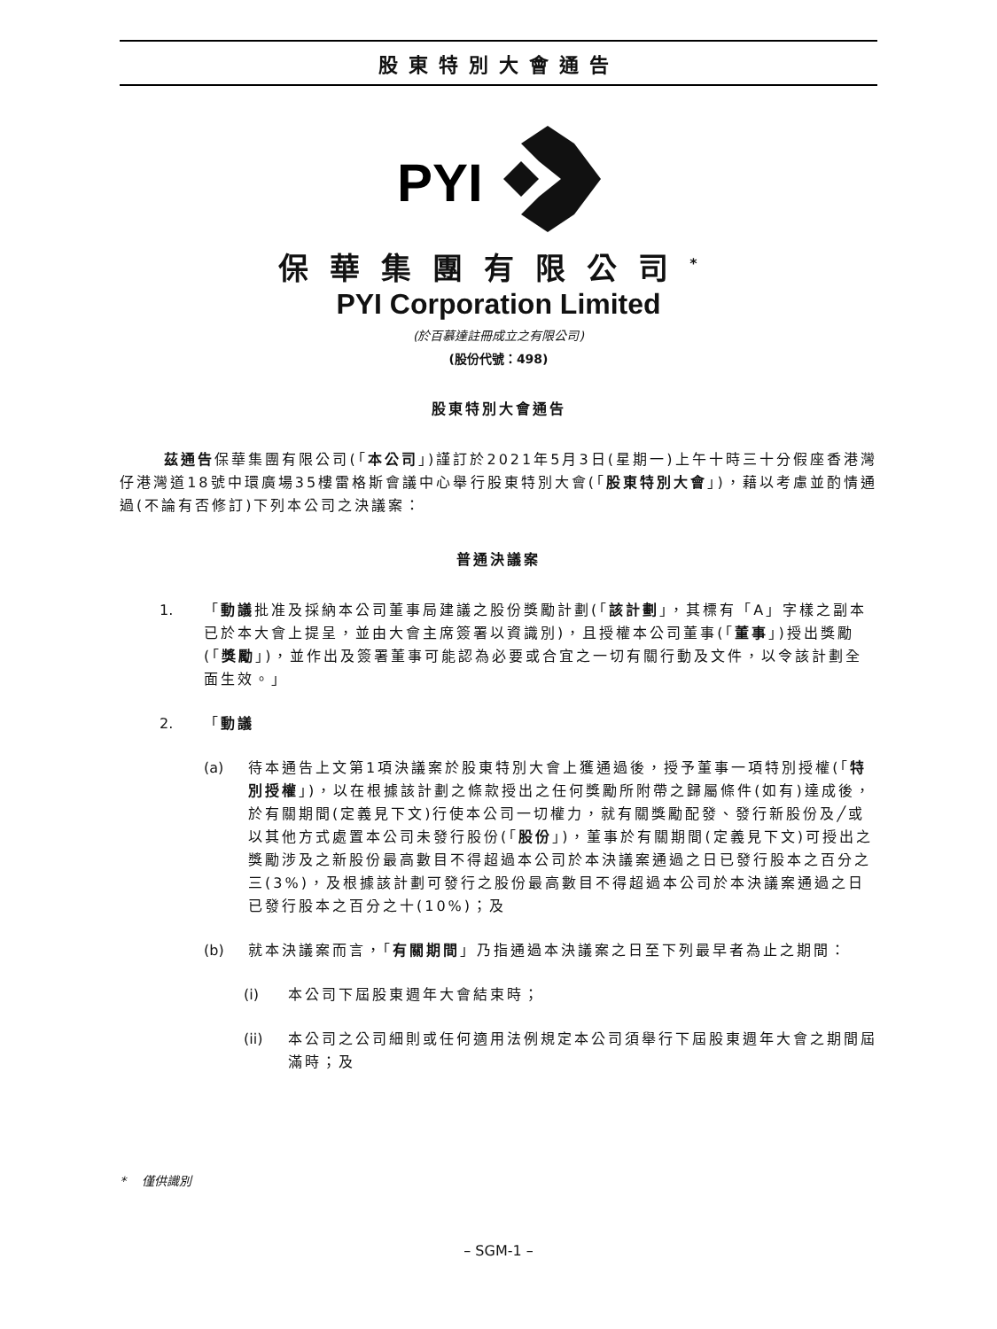股東特別大會通告
PYI
保華集團有限公司<sup>*</sup>
PYI Corporation Limited
(於百慕達註冊成立之有限公司)
(股份代號：498)
股東特別大會通告
茲通告保華集團有限公司(「本公司」)謹訂於2021年5月3日(星期一)上午十時三十分假座香港灣仔港灣道18號中環廣場35樓雷格斯會議中心舉行股東特別大會(「股東特別大會」)，藉以考慮並酌情通過(不論有否修訂)下列本公司之決議案：
普通決議案
1. 「動議批准及採納本公司董事局建議之股份獎勵計劃(「該計劃」，其標有「A」字樣之副本已於本大會上提呈，並由大會主席簽署以資識別)，且授權本公司董事(「董事」)授出獎勵(「獎勵」)，並作出及簽署董事可能認為必要或合宜之一切有關行動及文件，以令該計劃全面生效。」
2. 「動議
(a) 待本通告上文第1項決議案於股東特別大會上獲通過後，授予董事一項特別授權(「特別授權」)，以在根據該計劃之條款授出之任何獎勵所附帶之歸屬條件(如有)達成後，於有關期間(定義見下文)行使本公司一切權力，就有關獎勵配發、發行新股份及╱或以其他方式處置本公司未發行股份(「股份」)，董事於有關期間(定義見下文)可授出之獎勵涉及之新股份最高數目不得超過本公司於本決議案通過之日已發行股本之百分之三(3%)，及根據該計劃可發行之股份最高數目不得超過本公司於本決議案通過之日已發行股本之百分之十(10%)；及
(b) 就本決議案而言，「有關期間」乃指通過本決議案之日至下列最早者為止之期間：
(i) 本公司下屆股東週年大會結束時；
(ii) 本公司之公司細則或任何適用法例規定本公司須舉行下屆股東週年大會之期間屆滿時；及
* 僅供識別
– SGM-1 –